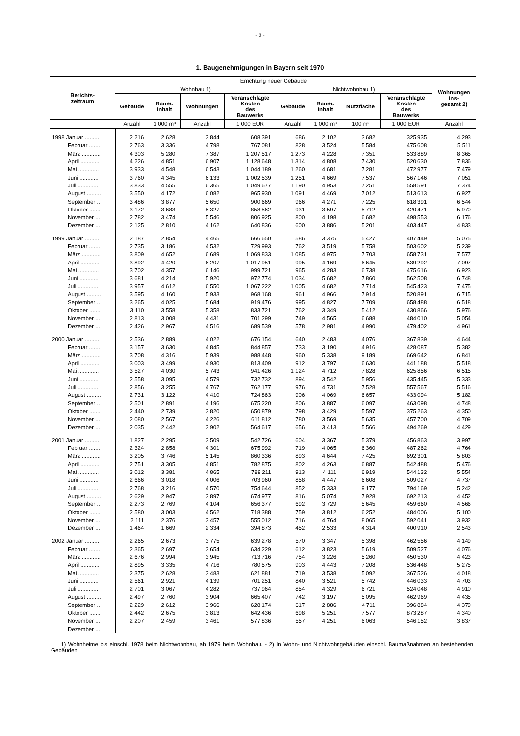- 3 -
1. Baugenehmigungen in Bayern seit 1970
| Berichts- zeitraum | Errichtung neuer Gebäude | | | | | | | | Wohnungen ins- gesamt 2) |
| --- | --- | --- | --- | --- | --- | --- | --- | --- | --- |
| | Wohnbau 1) | | | | Nichtwohnbau 1) | | | | |
| | Gebäude | Raum- inhalt | Wohnungen | Veranschlagte Kosten des Bauwerks | Gebäude | Raum- inhalt | Nutzfläche | Veranschlagte Kosten des Bauwerks | |
| | Anzahl | 1 000 m³ | Anzahl | 1 000 EUR | Anzahl | 1 000 m³ | 100 m² | 1 000 EUR | Anzahl |
| 1998 Januar ......... | 2 216 | 2 628 | 3 844 | 608 391 | 686 | 2 102 | 3 682 | 325 935 | 4 293 |
| Februar ....... | 2 763 | 3 336 | 4 798 | 767 081 | 828 | 3 524 | 5 584 | 475 608 | 5 511 |
| März ............ | 4 303 | 5 280 | 7 387 | 1 207 517 | 1 273 | 4 228 | 7 351 | 533 889 | 8 365 |
| April ............ | 4 226 | 4 851 | 6 907 | 1 128 648 | 1 314 | 4 808 | 7 430 | 520 630 | 7 836 |
| Mai ............. | 3 933 | 4 548 | 6 543 | 1 044 189 | 1 260 | 4 681 | 7 281 | 472 977 | 7 479 |
| Juni ............ | 3 760 | 4 345 | 6 133 | 1 002 539 | 1 251 | 4 669 | 7 537 | 567 146 | 7 051 |
| Juli ............. | 3 833 | 4 555 | 6 365 | 1 049 677 | 1 190 | 4 953 | 7 251 | 558 591 | 7 374 |
| August ......... | 3 550 | 4 172 | 6 082 | 965 930 | 1 091 | 4 469 | 7 012 | 513 613 | 6 927 |
| September .. | 3 486 | 3 877 | 5 650 | 900 669 | 966 | 4 271 | 7 225 | 618 391 | 6 544 |
| Oktober ....... | 3 172 | 3 683 | 5 327 | 858 562 | 931 | 3 597 | 5 712 | 420 471 | 5 970 |
| November ... | 2 782 | 3 474 | 5 546 | 806 925 | 800 | 4 198 | 6 682 | 498 553 | 6 176 |
| Dezember ... | 2 125 | 2 810 | 4 162 | 640 836 | 600 | 3 886 | 5 201 | 403 447 | 4 833 |
| 1999 Januar ......... | 2 187 | 2 854 | 4 465 | 666 650 | 586 | 3 375 | 5 427 | 407 449 | 5 075 |
| Februar ....... | 2 735 | 3 186 | 4 532 | 729 993 | 762 | 3 519 | 5 758 | 503 602 | 5 239 |
| März ............ | 3 809 | 4 652 | 6 689 | 1 069 833 | 1 085 | 4 975 | 7 703 | 658 731 | 7 577 |
| April ............ | 3 892 | 4 420 | 6 207 | 1 017 951 | 995 | 4 169 | 6 645 | 539 292 | 7 097 |
| Mai ............. | 3 702 | 4 357 | 6 146 | 999 721 | 965 | 4 283 | 6 738 | 475 616 | 6 923 |
| Juni ............ | 3 681 | 4 214 | 5 920 | 972 774 | 1 034 | 5 682 | 7 860 | 562 508 | 6 748 |
| Juli ............. | 3 957 | 4 612 | 6 550 | 1 067 222 | 1 005 | 4 682 | 7 714 | 545 423 | 7 475 |
| August ......... | 3 595 | 4 160 | 5 933 | 968 168 | 961 | 4 966 | 7 914 | 520 891 | 6 715 |
| September .. | 3 265 | 4 025 | 5 684 | 919 476 | 995 | 4 827 | 7 709 | 658 488 | 6 518 |
| Oktober ....... | 3 110 | 3 558 | 5 358 | 833 721 | 762 | 3 349 | 5 412 | 430 866 | 5 976 |
| November ... | 2 813 | 3 008 | 4 431 | 701 299 | 749 | 4 565 | 6 688 | 484 010 | 5 054 |
| Dezember ... | 2 426 | 2 967 | 4 516 | 689 539 | 578 | 2 981 | 4 990 | 479 402 | 4 961 |
| 2000 Januar ......... | 2 536 | 2 889 | 4 022 | 676 154 | 640 | 2 483 | 4 076 | 367 839 | 4 644 |
| Februar ....... | 3 157 | 3 630 | 4 845 | 844 857 | 733 | 3 190 | 4 916 | 428 087 | 5 382 |
| März ............ | 3 708 | 4 316 | 5 939 | 988 448 | 960 | 5 338 | 9 189 | 669 642 | 6 841 |
| April ............ | 3 003 | 3 499 | 4 930 | 813 409 | 912 | 3 797 | 6 630 | 441 188 | 5 518 |
| Mai ............. | 3 527 | 4 030 | 5 743 | 941 426 | 1 124 | 4 712 | 7 828 | 625 856 | 6 515 |
| Juni ............ | 2 558 | 3 095 | 4 579 | 732 732 | 894 | 3 542 | 5 956 | 435 445 | 5 333 |
| Juli ............. | 2 856 | 3 255 | 4 767 | 762 177 | 976 | 4 731 | 7 528 | 557 567 | 5 516 |
| August ......... | 2 731 | 3 122 | 4 410 | 724 863 | 906 | 4 069 | 6 657 | 433 094 | 5 182 |
| September .. | 2 501 | 2 891 | 4 196 | 675 220 | 806 | 3 887 | 6 097 | 463 098 | 4 748 |
| Oktober ....... | 2 440 | 2 739 | 3 820 | 650 879 | 798 | 3 429 | 5 597 | 375 263 | 4 350 |
| November ... | 2 080 | 2 567 | 4 226 | 611 812 | 780 | 3 569 | 5 635 | 457 700 | 4 709 |
| Dezember ... | 2 035 | 2 442 | 3 902 | 564 617 | 656 | 3 413 | 5 566 | 494 269 | 4 429 |
| 2001 Januar ......... | 1 827 | 2 295 | 3 509 | 542 726 | 604 | 3 367 | 5 379 | 456 863 | 3 997 |
| Februar ....... | 2 324 | 2 858 | 4 301 | 675 992 | 719 | 4 065 | 6 360 | 487 262 | 4 764 |
| März ............ | 3 205 | 3 746 | 5 145 | 860 336 | 893 | 4 644 | 7 425 | 692 301 | 5 803 |
| April ............ | 2 751 | 3 305 | 4 851 | 782 875 | 802 | 4 263 | 6 887 | 542 488 | 5 476 |
| Mai ............. | 3 012 | 3 381 | 4 865 | 789 211 | 913 | 4 111 | 6 919 | 544 132 | 5 554 |
| Juni ............ | 2 666 | 3 018 | 4 006 | 703 960 | 858 | 4 447 | 6 608 | 509 027 | 4 737 |
| Juli ............. | 2 768 | 3 216 | 4 570 | 754 644 | 852 | 5 333 | 9 177 | 794 169 | 5 242 |
| August ......... | 2 629 | 2 947 | 3 897 | 674 977 | 816 | 5 074 | 7 928 | 692 213 | 4 452 |
| September .. | 2 273 | 2 769 | 4 104 | 656 377 | 692 | 3 729 | 5 645 | 459 660 | 4 566 |
| Oktober ....... | 2 580 | 3 003 | 4 562 | 718 388 | 759 | 3 812 | 6 252 | 484 006 | 5 100 |
| November ... | 2 111 | 2 376 | 3 457 | 555 012 | 716 | 4 764 | 8 065 | 592 041 | 3 932 |
| Dezember ... | 1 464 | 1 669 | 2 334 | 394 873 | 452 | 2 533 | 4 314 | 400 910 | 2 543 |
| 2002 Januar ......... | 2 265 | 2 673 | 3 775 | 639 278 | 570 | 3 347 | 5 398 | 462 556 | 4 149 |
| Februar ....... | 2 365 | 2 697 | 3 654 | 634 229 | 612 | 3 823 | 5 619 | 509 527 | 4 076 |
| März ............ | 2 676 | 2 994 | 3 945 | 713 716 | 754 | 3 226 | 5 260 | 450 530 | 4 423 |
| April ............ | 2 895 | 3 335 | 4 716 | 780 575 | 903 | 4 443 | 7 208 | 536 448 | 5 275 |
| Mai ............. | 2 375 | 2 628 | 3 483 | 621 881 | 719 | 3 538 | 5 092 | 367 526 | 4 018 |
| Juni ............ | 2 561 | 2 921 | 4 139 | 701 251 | 840 | 3 521 | 5 742 | 446 033 | 4 703 |
| Juli ............. | 2 701 | 3 067 | 4 282 | 737 964 | 854 | 4 329 | 6 721 | 524 048 | 4 910 |
| August ......... | 2 497 | 2 760 | 3 904 | 665 407 | 742 | 3 197 | 5 095 | 462 969 | 4 435 |
| September .. | 2 229 | 2 612 | 3 966 | 628 174 | 617 | 2 886 | 4 711 | 396 884 | 4 379 |
| Oktober ....... | 2 442 | 2 675 | 3 813 | 642 436 | 698 | 5 251 | 7 577 | 873 287 | 4 340 |
| November ... | 2 207 | 2 459 | 3 461 | 577 836 | 557 | 4 251 | 6 063 | 546 152 | 3 837 |
| Dezember ... | | | | | | | | | |
1) Wohnheime bis einschl. 1978 beim Nichtwohnbau, ab 1979 beim Wohnbau. - 2) In Wohn- und Nichtwohngebäuden einschl. Baumaßnahmen an bestehenden Gebäuden.